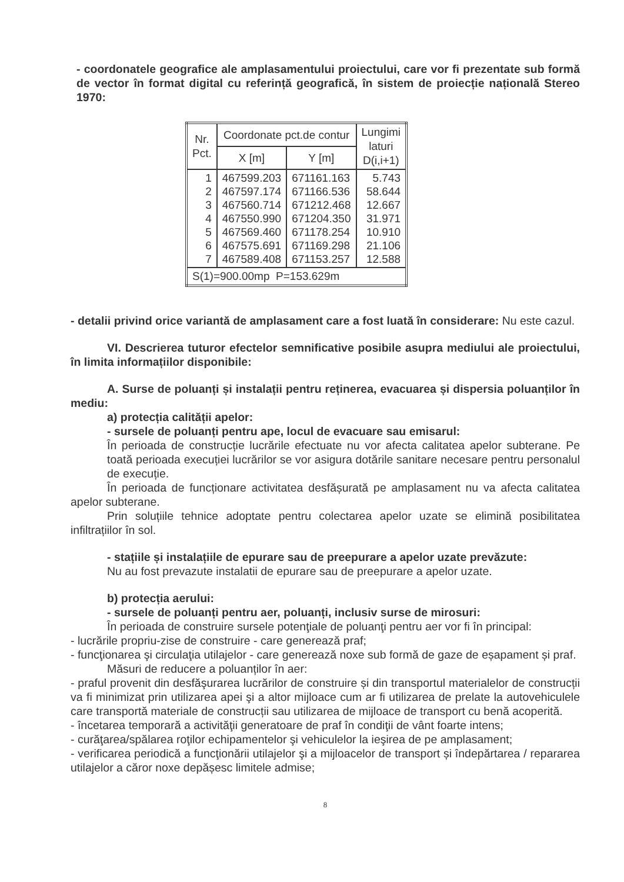- coordonatele geografice ale amplasamentului proiectului, care vor fi prezentate sub formă de vector în format digital cu referință geografică, în sistem de proiecție națională Stereo 1970:
| Nr. Pct. | Coordonate pct.de contur | | Lungimi laturi D(i,i+1) |
| --- | --- | --- | --- |
| | X [m] | Y [m] | |
| 1 2 3 4 5 6 7 | 467599.203 467597.174 467560.714 467550.990 467569.460 467575.691 467589.408 | 671161.163 671166.536 671212.468 671204.350 671178.254 671169.298 671153.257 | 5.743 58.644 12.667 31.971 10.910 21.106 12.588 |
| S(1)=900.00mp P=153.629m | | | |
- detalii privind orice variantă de amplasament care a fost luată în considerare: Nu este cazul.
VI. Descrierea tuturor efectelor semnificative posibile asupra mediului ale proiectului, în limita informațiilor disponibile:
A. Surse de poluanți și instalații pentru reținerea, evacuarea și dispersia poluanților în mediu:
a) protecția calității apelor:
- sursele de poluanți pentru ape, locul de evacuare sau emisarul:
În perioada de construcție lucrările efectuate nu vor afecta calitatea apelor subterane. Pe toată perioada execuției lucrărilor se vor asigura dotările sanitare necesare pentru personalul de execuție.
În perioada de funcționare activitatea desfășurată pe amplasament nu va afecta calitatea apelor subterane.
Prin soluțiile tehnice adoptate pentru colectarea apelor uzate se elimină posibilitatea infiltrațiilor în sol.
- stațiile și instalațiile de epurare sau de preepurare a apelor uzate prevăzute:
Nu au fost prevazute instalatii de epurare sau de preepurare a apelor uzate.
b) protecția aerului:
- sursele de poluanți pentru aer, poluanți, inclusiv surse de mirosuri:
În perioada de construire sursele potenţiale de poluanţi pentru aer vor fi în principal:
- lucrările propriu-zise de construire - care generează praf;
- funcţionarea şi circulaţia utilajelor - care generează noxe sub formă de gaze de eșapament și praf.
Măsuri de reducere a poluanților în aer:
- praful provenit din desfăşurarea lucrărilor de construire și din transportul materialelor de construcții va fi minimizat prin utilizarea apei şi a altor mijloace cum ar fi utilizarea de prelate la autovehiculele care transportă materiale de construcții sau utilizarea de mijloace de transport cu benă acoperită.
- încetarea temporară a activităţii generatoare de praf în condiţii de vânt foarte intens;
- curăţarea/spălarea roţilor echipamentelor şi vehiculelor la ieşirea de pe amplasament;
- verificarea periodică a funcţionării utilajelor şi a mijloacelor de transport și îndepărtarea / repararea utilajelor a căror noxe depășesc limitele admise;
8